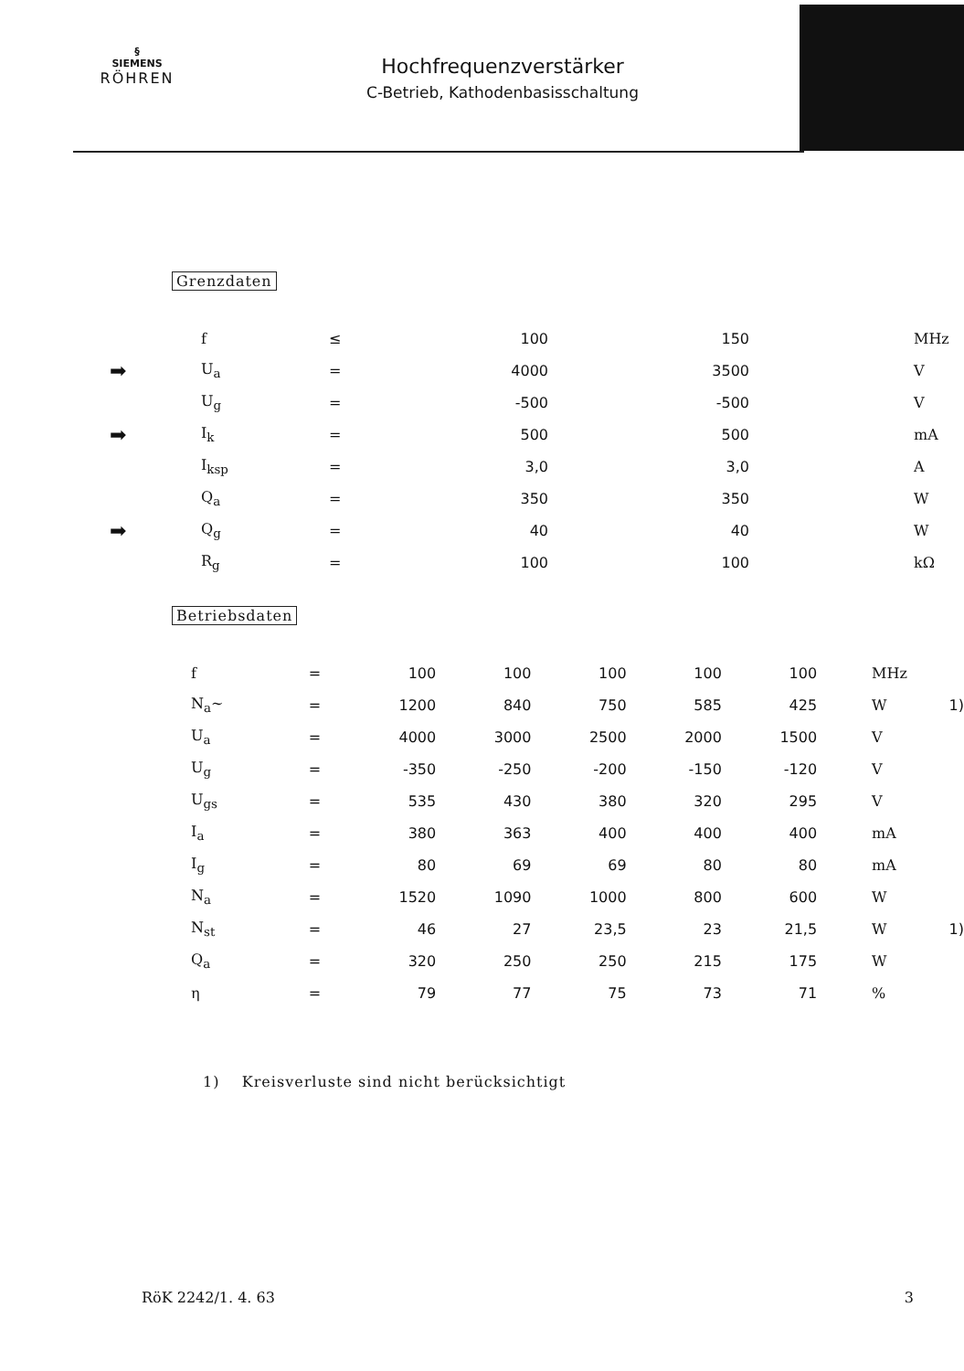§
SIEMENS
RÖHREN
Hochfrequenzverstärker
C-Betrieb, Kathodenbasisschaltung
Grenzdaten
| | f | ≤ | 100 | 150 | MHz |
| ➡ | U<sub>a</sub> | = | 4000 | 3500 | V |
| | U<sub>g</sub> | = | -500 | -500 | V |
| ➡ | I<sub>k</sub> | = | 500 | 500 | mA |
| | I<sub>ksp</sub> | = | 3,0 | 3,0 | A |
| | Q<sub>a</sub> | = | 350 | 350 | W |
| ➡ | Q<sub>g</sub> | = | 40 | 40 | W |
| | R<sub>g</sub> | = | 100 | 100 | kΩ |
Betriebsdaten
| | f | = | 100 | 100 | 100 | 100 | 100 | MHz | |
| | N<sub>a</sub>∼ | = | 1200 | 840 | 750 | 585 | 425 | W | 1) |
| | U<sub>a</sub> | = | 4000 | 3000 | 2500 | 2000 | 1500 | V | |
| | U<sub>g</sub> | = | -350 | -250 | -200 | -150 | -120 | V | |
| | U<sub>gs</sub> | = | 535 | 430 | 380 | 320 | 295 | V | |
| | I<sub>a</sub> | = | 380 | 363 | 400 | 400 | 400 | mA | |
| | I<sub>g</sub> | = | 80 | 69 | 69 | 80 | 80 | mA | |
| | N<sub>a</sub> | = | 1520 | 1090 | 1000 | 800 | 600 | W | |
| | N<sub>st</sub> | = | 46 | 27 | 23,5 | 23 | 21,5 | W | 1) |
| | Q<sub>a</sub> | = | 320 | 250 | 250 | 215 | 175 | W | |
| | η | = | 79 | 77 | 75 | 73 | 71 | % | |
1) Kreisverluste sind nicht berücksichtigt
RöK 2242/1. 4. 63 3